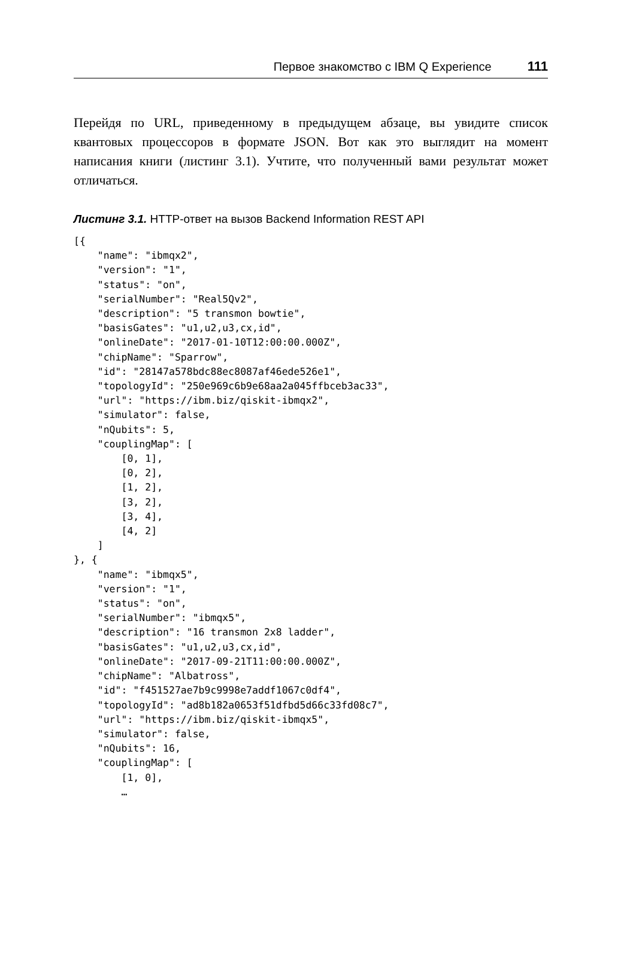Первое знакомство с IBM Q Experience 111
Перейдя по URL, приведенному в предыдущем абзаце, вы увидите список квантовых процессоров в формате JSON. Вот как это выглядит на момент написания книги (листинг 3.1). Учтите, что полученный вами результат может отличаться.
Листинг 3.1. HTTP-ответ на вызов Backend Information REST API
[{
    "name": "ibmqx2",
    "version": "1",
    "status": "on",
    "serialNumber": "Real5Qv2",
    "description": "5 transmon bowtie",
    "basisGates": "u1,u2,u3,cx,id",
    "onlineDate": "2017-01-10T12:00:00.000Z",
    "chipName": "Sparrow",
    "id": "28147a578bdc88ec8087af46ede526e1",
    "topologyId": "250e969c6b9e68aa2a045ffbceb3ac33",
    "url": "https://ibm.biz/qiskit-ibmqx2",
    "simulator": false,
    "nQubits": 5,
    "couplingMap": [
        [0, 1],
        [0, 2],
        [1, 2],
        [3, 2],
        [3, 4],
        [4, 2]
    ]
}, {
    "name": "ibmqx5",
    "version": "1",
    "status": "on",
    "serialNumber": "ibmqx5",
    "description": "16 transmon 2x8 ladder",
    "basisGates": "u1,u2,u3,cx,id",
    "onlineDate": "2017-09-21T11:00:00.000Z",
    "chipName": "Albatross",
    "id": "f451527ae7b9c9998e7addf1067c0df4",
    "topologyId": "ad8b182a0653f51dfbd5d66c33fd08c7",
    "url": "https://ibm.biz/qiskit-ibmqx5",
    "simulator": false,
    "nQubits": 16,
    "couplingMap": [
        [1, 0],
        …